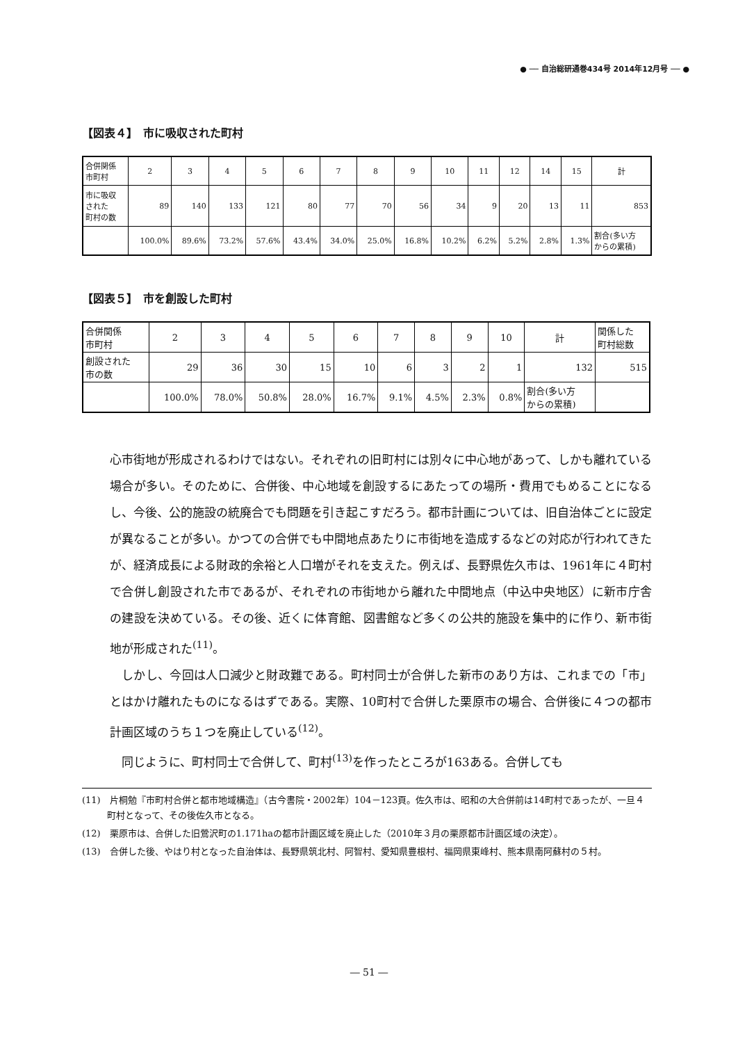● ── 自治総研通巻434号 2014年12月号 ── ●
【図表４】　市に吸収された町村
| 合併関係 市町村 | 2 | 3 | 4 | 5 | 6 | 7 | 8 | 9 | 10 | 11 | 12 | 14 | 15 | 計 |
| 市に吸収 された 町村の数 | 89 | 140 | 133 | 121 | 80 | 77 | 70 | 56 | 34 | 9 | 20 | 13 | 11 | 853 |
| | 100.0% | 89.6% | 73.2% | 57.6% | 43.4% | 34.0% | 25.0% | 16.8% | 10.2% | 6.2% | 5.2% | 2.8% | 1.3% | 割合(多い方 からの累積) |
【図表５】　市を創設した町村
| 合併関係 市町村 | 2 | 3 | 4 | 5 | 6 | 7 | 8 | 9 | 10 | 計 | 関係した 町村総数 |
| 創設された 市の数 | 29 | 36 | 30 | 15 | 10 | 6 | 3 | 2 | 1 | 132 | 515 |
| | 100.0% | 78.0% | 50.8% | 28.0% | 16.7% | 9.1% | 4.5% | 2.3% | 0.8% | 割合(多い方 からの累積) | |
心市街地が形成されるわけではない。それぞれの旧町村には別々に中心地があって、しかも離れている場合が多い。そのために、合併後、中心地域を創設するにあたっての場所・費用でもめることになるし、今後、公的施設の統廃合でも問題を引き起こすだろう。都市計画については、旧自治体ごとに設定が異なることが多い。かつての合併でも中間地点あたりに市街地を造成するなどの対応が行われてきたが、経済成長による財政的余裕と人口増がそれを支えた。例えば、長野県佐久市は、1961年に４町村で合併し創設された市であるが、それぞれの市街地から離れた中間地点（中込中央地区）に新市庁舎の建設を決めている。その後、近くに体育館、図書館など多くの公共的施設を集中的に作り、新市街地が形成された<sup>(11)</sup>。
しかし、今回は人口減少と財政難である。町村同士が合併した新市のあり方は、これまでの「市」とはかけ離れたものになるはずである。実際、10町村で合併した栗原市の場合、合併後に４つの都市計画区域のうち１つを廃止している<sup>(12)</sup>。
同じように、町村同士で合併して、町村<sup>(13)</sup>を作ったところが163ある。合併しても
(11)　片桐勉『市町村合併と都市地域構造』（古今書院・2002年）104－123頁。佐久市は、昭和の大合併前は14町村であったが、一旦４町村となって、その後佐久市となる。
(12)　栗原市は、合併した旧鶯沢町の1.171haの都市計画区域を廃止した（2010年３月の栗原都市計画区域の決定）。
(13)　合併した後、やはり村となった自治体は、長野県筑北村、阿智村、愛知県豊根村、福岡県東峰村、熊本県南阿蘇村の５村。
― 51 ―